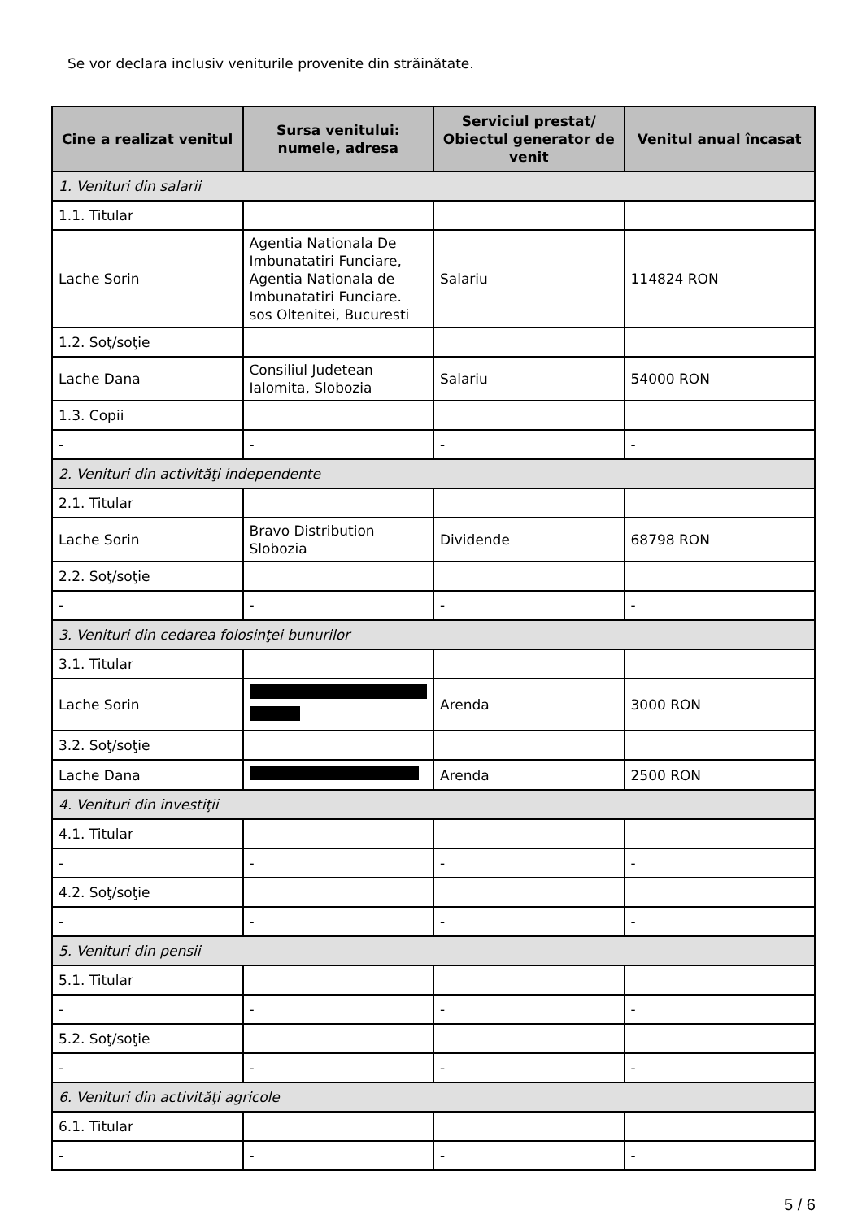Se vor declara inclusiv veniturile provenite din străinătate.
| Cine a realizat venitul | Sursa venitului: numele, adresa | Serviciul prestat/ Obiectul generator de venit | Venitul anual încasat |
| --- | --- | --- | --- |
| 1. Venituri din salarii | | | |
| 1.1. Titular | | | |
| Lache Sorin | Agentia Nationala De Imbunatatiri Funciare, Agentia Nationala de Imbunatatiri Funciare. sos Oltenitei, Bucuresti | Salariu | 114824 RON |
| 1.2. Soţ/soţie | | | |
| Lache Dana | Consiliul Judetean Ialomita, Slobozia | Salariu | 54000 RON |
| 1.3. Copii | | | |
| - | - | - | - |
| 2. Venituri din activităţi independente | | | |
| 2.1. Titular | | | |
| Lache Sorin | Bravo Distribution Slobozia | Dividende | 68798 RON |
| 2.2. Soţ/soţie | | | |
| - | - | - | - |
| 3. Venituri din cedarea folosinţei bunurilor | | | |
| 3.1. Titular | | | |
| Lache Sorin | | Arenda | 3000 RON |
| 3.2. Soţ/soţie | | | |
| Lache Dana | | Arenda | 2500 RON |
| 4. Venituri din investiţii | | | |
| 4.1. Titular | | | |
| - | - | - | - |
| 4.2. Soţ/soţie | | | |
| - | - | - | - |
| 5. Venituri din pensii | | | |
| 5.1. Titular | | | |
| - | - | - | - |
| 5.2. Soţ/soţie | | | |
| - | - | - | - |
| 6. Venituri din activităţi agricole | | | |
| 6.1. Titular | | | |
| - | - | - | - |
5 / 6